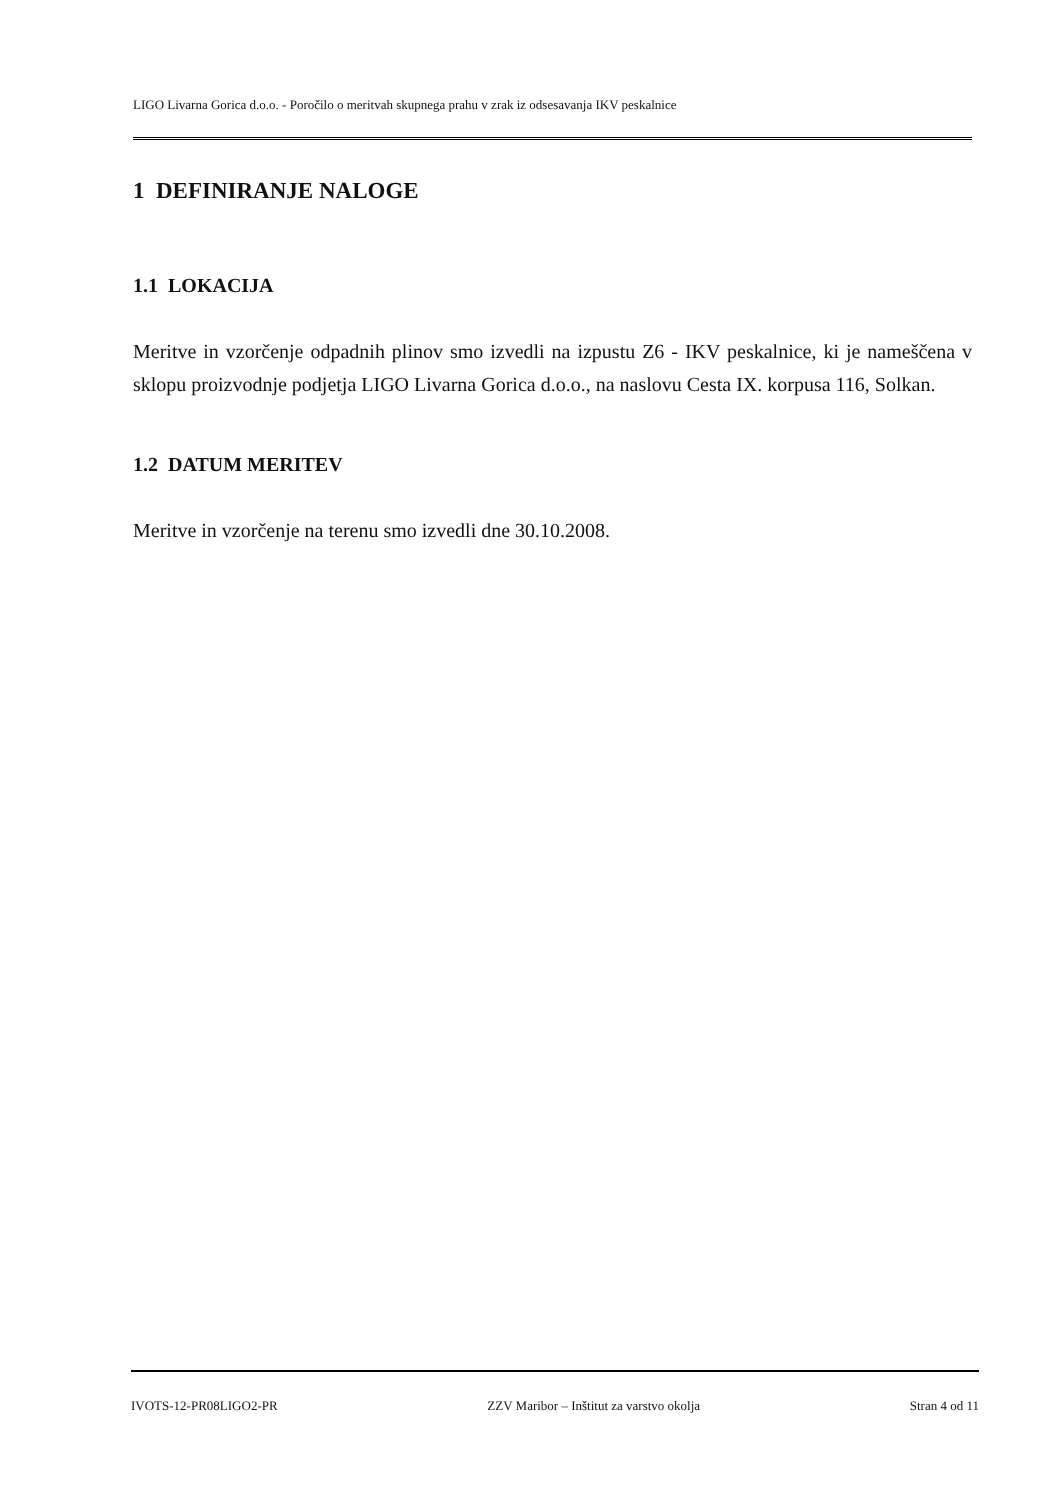LIGO Livarna Gorica d.o.o. - Poročilo o meritvah skupnega prahu v zrak iz odsesavanja IKV peskalnice
1 DEFINIRANJE NALOGE
1.1 LOKACIJA
Meritve in vzorčenje odpadnih plinov smo izvedli na izpustu Z6 - IKV peskalnice, ki je nameščena v sklopu proizvodnje podjetja LIGO Livarna Gorica d.o.o., na naslovu Cesta IX. korpusa 116, Solkan.
1.2 DATUM MERITEV
Meritve in vzorčenje na terenu smo izvedli dne 30.10.2008.
IVOTS-12-PR08LIGO2-PR ZZV Maribor – Inštitut za varstvo okolja Stran 4 od 11